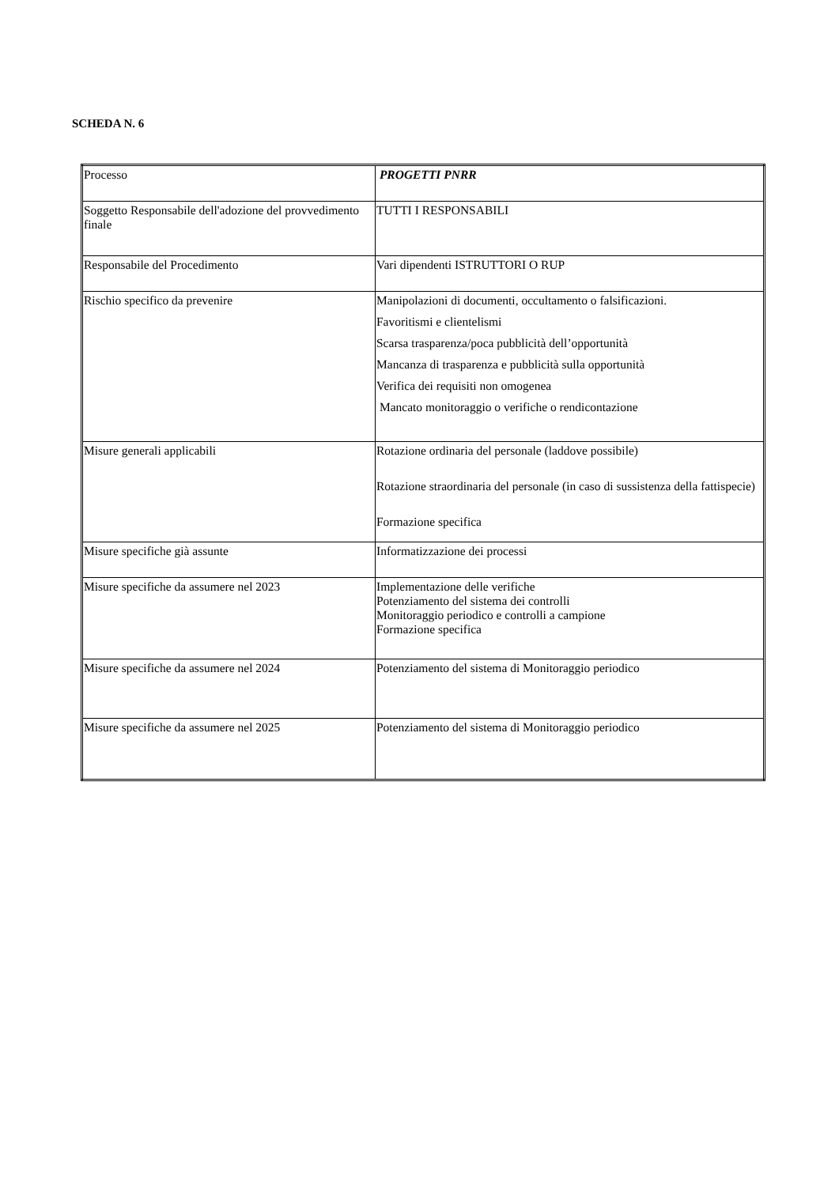SCHEDA N. 6
| Processo | PROGETTI PNRR |
| Soggetto Responsabile dell'adozione del provvedimento finale | TUTTI I RESPONSABILI |
| Responsabile del Procedimento | Vari dipendenti ISTRUTTORI O RUP |
| Rischio specifico da prevenire | Manipolazioni di documenti, occultamento o falsificazioni. Favoritismi e clientelismi Scarsa trasparenza/poca pubblicità dell’opportunità Mancanza di trasparenza e pubblicità sulla opportunità Verifica dei requisiti non omogenea Mancato monitoraggio o verifiche o rendicontazione |
| Misure generali applicabili | Rotazione ordinaria del personale (laddove possibile) Rotazione straordinaria del personale (in caso di sussistenza della fattispecie) Formazione specifica |
| Misure specifiche già assunte | Informatizzazione dei processi |
| Misure specifiche da assumere nel 2023 | Implementazione delle verifiche Potenziamento del sistema dei controlli Monitoraggio periodico e controlli a campione Formazione specifica |
| Misure specifiche da assumere nel 2024 | Potenziamento del sistema di Monitoraggio periodico |
| Misure specifiche da assumere nel 2025 | Potenziamento del sistema di Monitoraggio periodico |